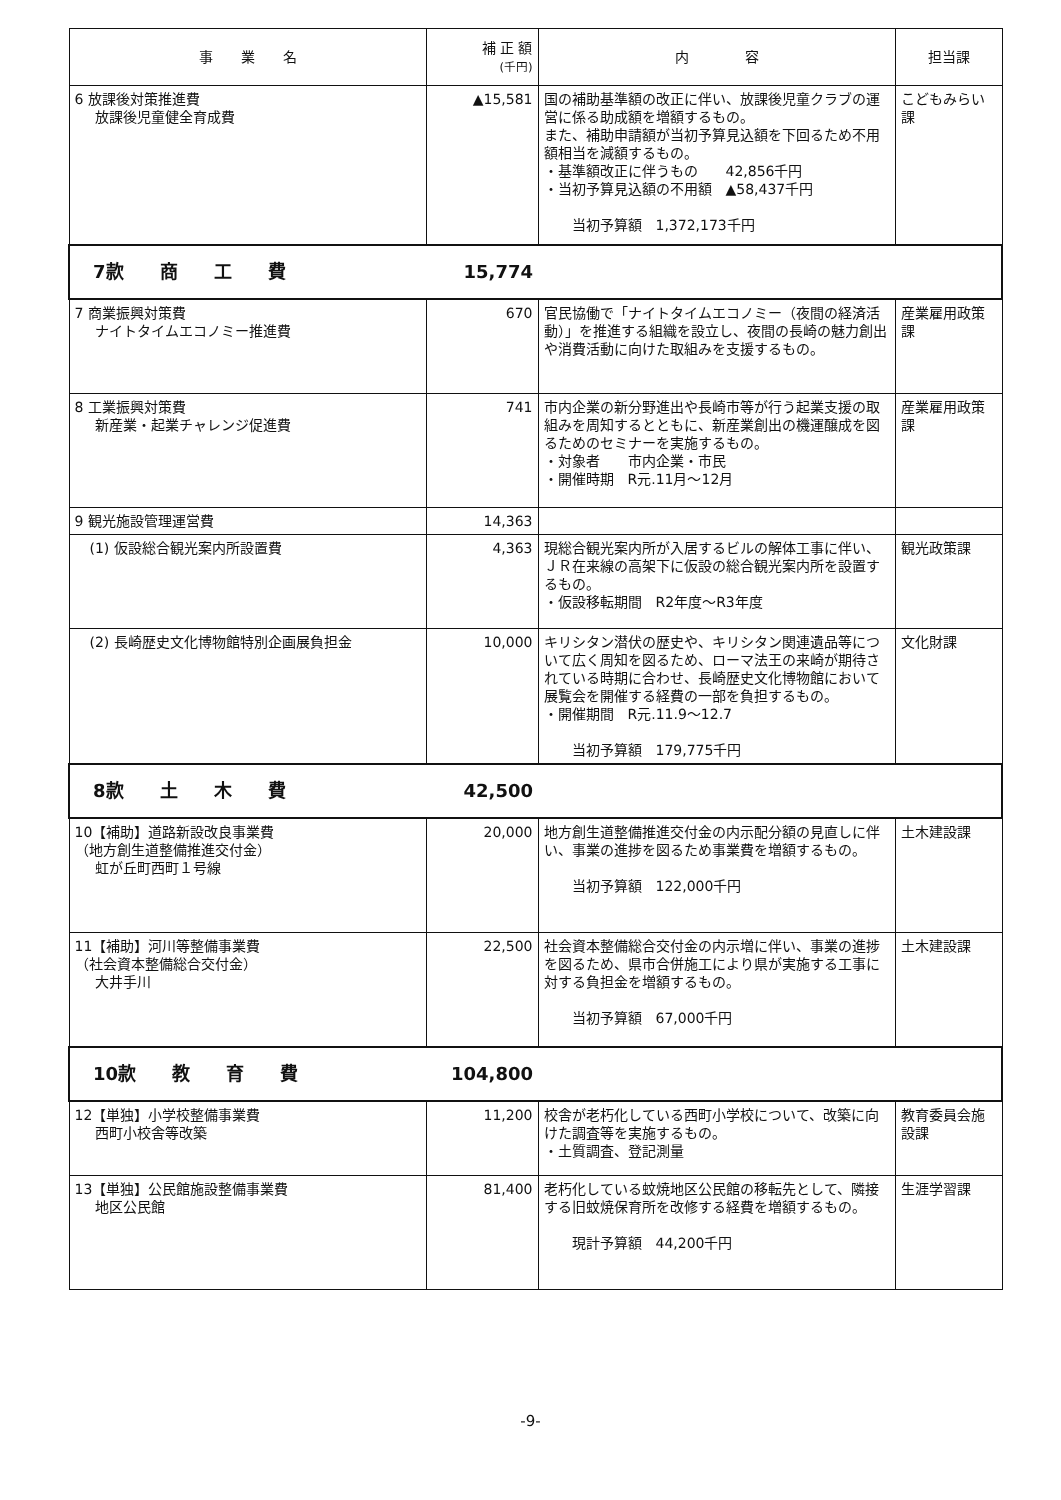| 事 業 名 | 補 正 額 (千円) | 内 容 | 担当課 |
| --- | --- | --- | --- |
| 6 放課後対策推進費 放課後児童健全育成費 | ▲15,581 | 国の補助基準額の改正に伴い、放課後児童クラブの運営に係る助成額を増額するもの。 また、補助申請額が当初予算見込額を下回るため不用額相当を減額するもの。 ・基準額改正に伴うもの 42,856千円 ・当初予算見込額の不用額 ▲58,437千円 当初予算額 1,372,173千円 | こどもみらい課 |
| 7款 商 工 費 | 15,774 | | |
| 7 商業振興対策費 ナイトタイムエコノミー推進費 | 670 | 官民協働で「ナイトタイムエコノミー（夜間の経済活動）」を推進する組織を設立し、夜間の長崎の魅力創出や消費活動に向けた取組みを支援するもの。 | 産業雇用政策課 |
| 8 工業振興対策費 新産業・起業チャレンジ促進費 | 741 | 市内企業の新分野進出や長崎市等が行う起業支援の取組みを周知するとともに、新産業創出の機運醸成を図るためのセミナーを実施するもの。 ・対象者 市内企業・市民 ・開催時期 R元.11月～12月 | 産業雇用政策課 |
| 9 観光施設管理運営費 | 14,363 | | |
| (1) 仮設総合観光案内所設置費 | 4,363 | 現総合観光案内所が入居するビルの解体工事に伴い、ＪＲ在来線の高架下に仮設の総合観光案内所を設置するもの。 ・仮設移転期間 R2年度～R3年度 | 観光政策課 |
| (2) 長崎歴史文化博物館特別企画展負担金 | 10,000 | キリシタン潜伏の歴史や、キリシタン関連遺品等について広く周知を図るため、ローマ法王の来崎が期待されている時期に合わせ、長崎歴史文化博物館において展覧会を開催する経費の一部を負担するもの。 ・開催期間 R元.11.9～12.7 当初予算額 179,775千円 | 文化財課 |
| 8款 土 木 費 | 42,500 | | |
| 10【補助】道路新設改良事業費 （地方創生道整備推進交付金） 虹が丘町西町１号線 | 20,000 | 地方創生道整備推進交付金の内示配分額の見直しに伴い、事業の進捗を図るため事業費を増額するもの。 当初予算額 122,000千円 | 土木建設課 |
| 11【補助】河川等整備事業費 （社会資本整備総合交付金） 大井手川 | 22,500 | 社会資本整備総合交付金の内示増に伴い、事業の進捗を図るため、県市合併施工により県が実施する工事に対する負担金を増額するもの。 当初予算額 67,000千円 | 土木建設課 |
| 10款 教 育 費 | 104,800 | | |
| 12【単独】小学校整備事業費 西町小校舎等改築 | 11,200 | 校舎が老朽化している西町小学校について、改築に向けた調査等を実施するもの。 ・土質調査、登記測量 | 教育委員会施設課 |
| 13【単独】公民館施設整備事業費 地区公民館 | 81,400 | 老朽化している蚊焼地区公民館の移転先として、隣接する旧蚊焼保育所を改修する経費を増額するもの。 現計予算額 44,200千円 | 生涯学習課 |
-9-